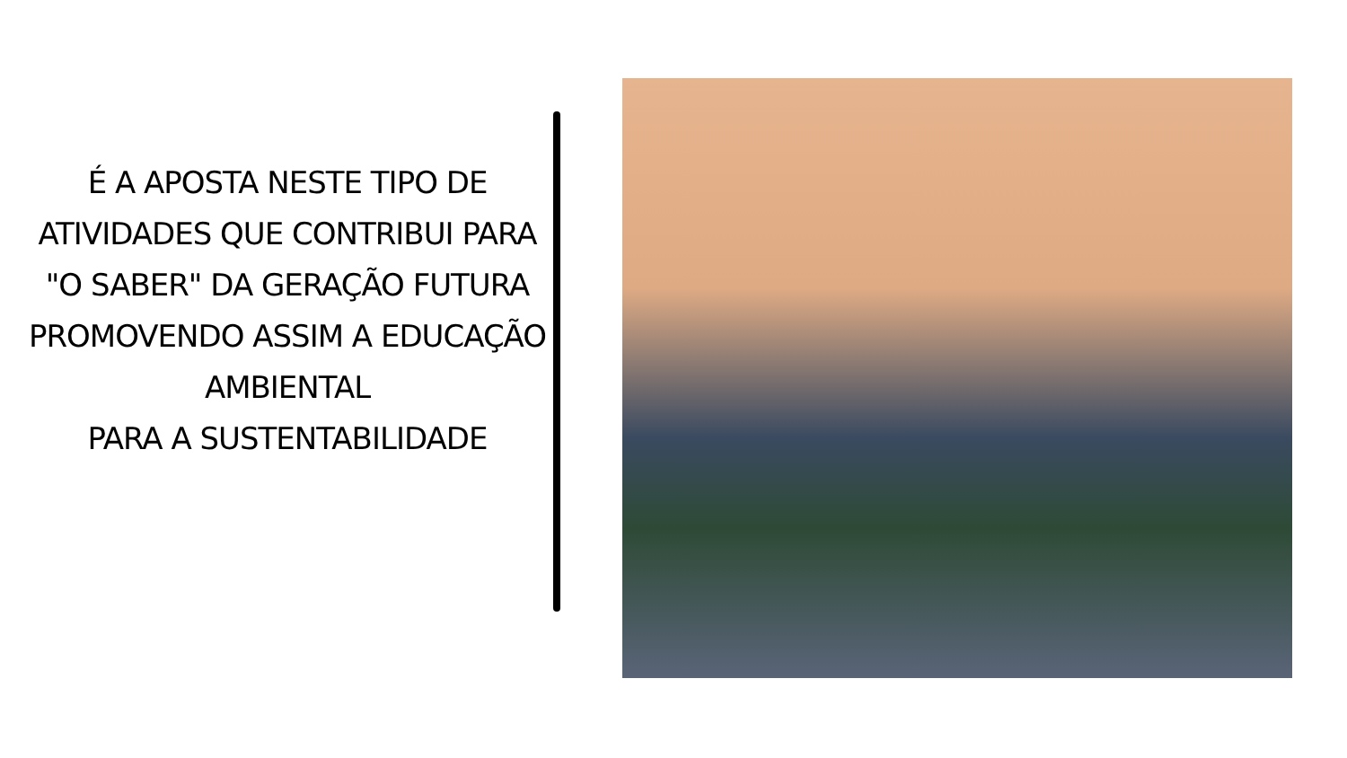É A APOSTA NESTE TIPO DE ATIVIDADES QUE CONTRIBUI PARA "O SABER" DA GERAÇÃO FUTURA PROMOVENDO ASSIM A EDUCAÇÃO AMBIENTAL
PARA A SUSTENTABILIDADE